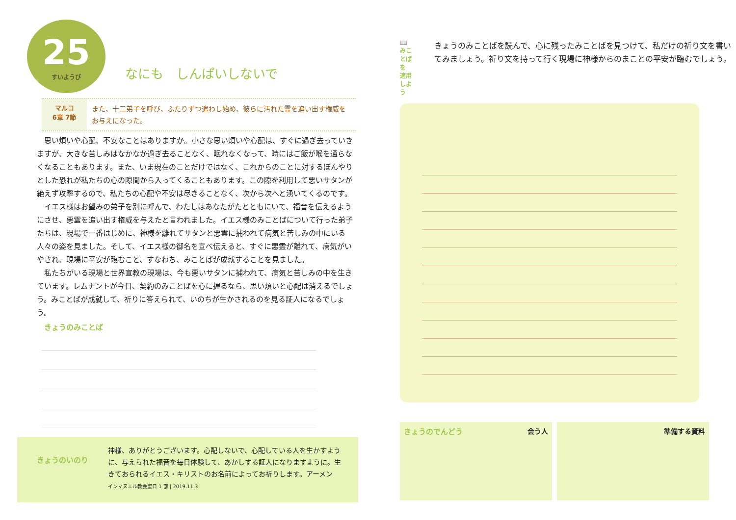25 すいようび
なにも　しんぱいしないで
マルコ
6章 7節
また、十二弟子を呼び、ふたりずつ遣わし始め、彼らに汚れた霊を追い出す権威をお与えになった。
思い煩いや心配、不安なことはありますか。小さな思い煩いや心配は、すぐに過ぎ去っていきますが、大きな苦しみはなかなか過ぎ去ることなく、眠れなくなって、時にはご飯が喉を通らなくなることもあります。また、いま現在のことだけではなく、これからのことに対するぼんやりとした恐れが私たちの心の隙間から入ってくることもあります。この隙を利用して悪いサタンが絶えず攻撃するので、私たちの心配や不安は尽きることなく、次から次へと湧いてくるのです。
イエス様はお望みの弟子を別に呼んで、わたしはあなたがたとともにいて、福音を伝えるようにさせ、悪霊を追い出す権威を与えたと言われました。イエス様のみことばについて行った弟子たちは、現場で一番はじめに、神様を離れてサタンと悪霊に捕われて病気と苦しみの中にいる人々の姿を見ました。そして、イエス様の御名を宣べ伝えると、すぐに悪霊が離れて、病気がいやされ、現場に平安が臨むこと、すなわち、みことばが成就することを見ました。
私たちがいる現場と世界宣教の現場は、今も悪いサタンに捕われて、病気と苦しみの中を生きています。レムナントが今日、契約のみことばを心に握るなら、思い煩いと心配は消えるでしょう。みことばが成就して、祈りに答えられて、いのちが生かされるのを見る証人になるでしょう。
きょうのみことば
きょうのいのり
神様、ありがとうございます。心配しないで、心配している人を生かすように、与えられた福音を毎日体験して、あかしする証人になりますように。生きておられるイエス・キリストのお名前によってお祈りします。アーメン
インマヌエル教会聖日 1 部 | 2019.11.3
📖
みことばを
適用しよう
きょうのみことばを読んで、心に残ったみことばを見つけて、私だけの祈り文を書いてみましょう。祈り文を持って行く現場に神様からのまことの平安が臨むでしょう。
きょうのでんどう 会う人 準備する資料